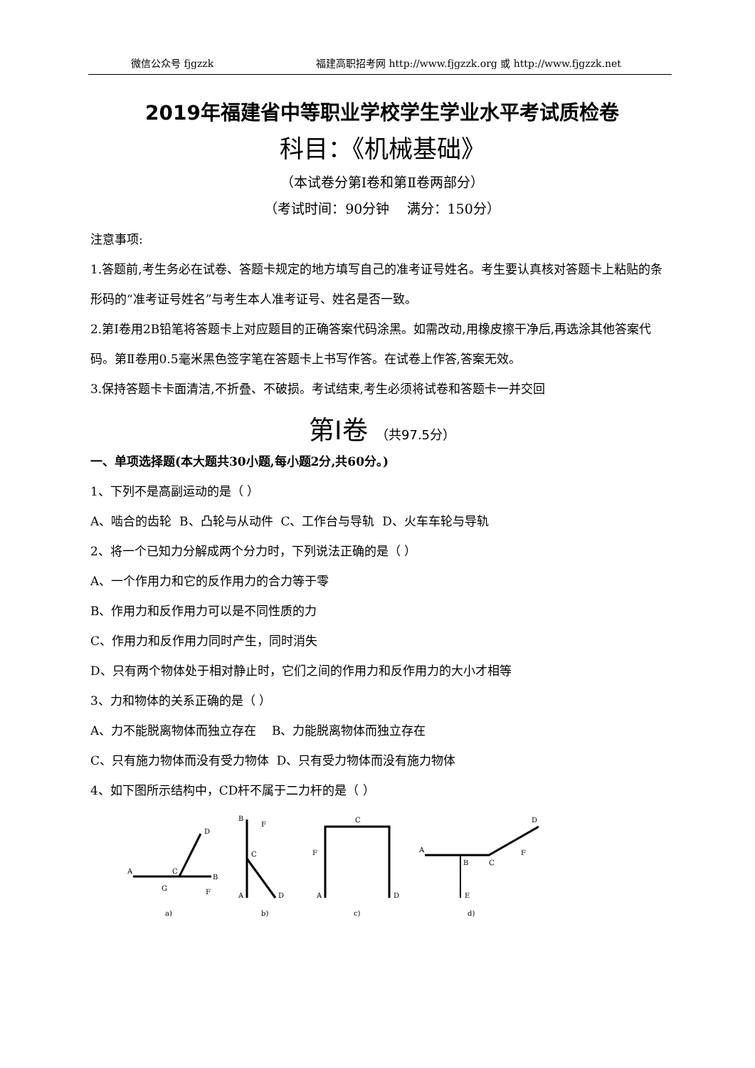微信公众号 fjgzzk 福建高职招考网 http://www.fjgzzk.org 或 http://www.fjgzzk.net
2019年福建省中等职业学校学生学业水平考试质检卷
科目：《机械基础》
（本试卷分第Ⅰ卷和第Ⅱ卷两部分）
（考试时间：90分钟 满分：150分）
注意事项:
1.答题前,考生务必在试卷、答题卡规定的地方填写自己的准考证号姓名。考生要认真核对答题卡上粘贴的条形码的“准考证号姓名”与考生本人准考证号、姓名是否一致。
2.第Ⅰ卷用2B铅笔将答题卡上对应题目的正确答案代码涂黑。如需改动,用橡皮擦干净后,再选涂其他答案代码。第Ⅱ卷用0.5毫米黑色签字笔在答题卡上书写作答。在试卷上作答,答案无效。
3.保持答题卡卡面清洁,不折叠、不破损。考试结束,考生必须将试卷和答题卡一并交回
第Ⅰ卷 （共97.5分）
一、单项选择题(本大题共30小题,每小题2分,共60分。)
1、下列不是高副运动的是（ ）
A、啮合的齿轮 B、凸轮与从动件 C、工作台与导轨 D、火车车轮与导轨
2、将一个已知力分解成两个分力时，下列说法正确的是（ ）
A、一个作用力和它的反作用力的合力等于零
B、作用力和反作用力可以是不同性质的力
C、作用力和反作用力同时产生，同时消失
D、只有两个物体处于相对静止时，它们之间的作用力和反作用力的大小才相等
3、力和物体的关系正确的是（ ）
A、力不能脱离物体而独立存在 B、力能脱离物体而独立存在
C、只有施力物体而没有受力物体 D、只有受力物体而没有施力物体
4、如下图所示结构中，CD杆不属于二力杆的是（ ）
A
C
D
B
G
F
a)
B
F
C
A
D
b)
C
F
A
D
c)
A
B
C
D
F
E
d)